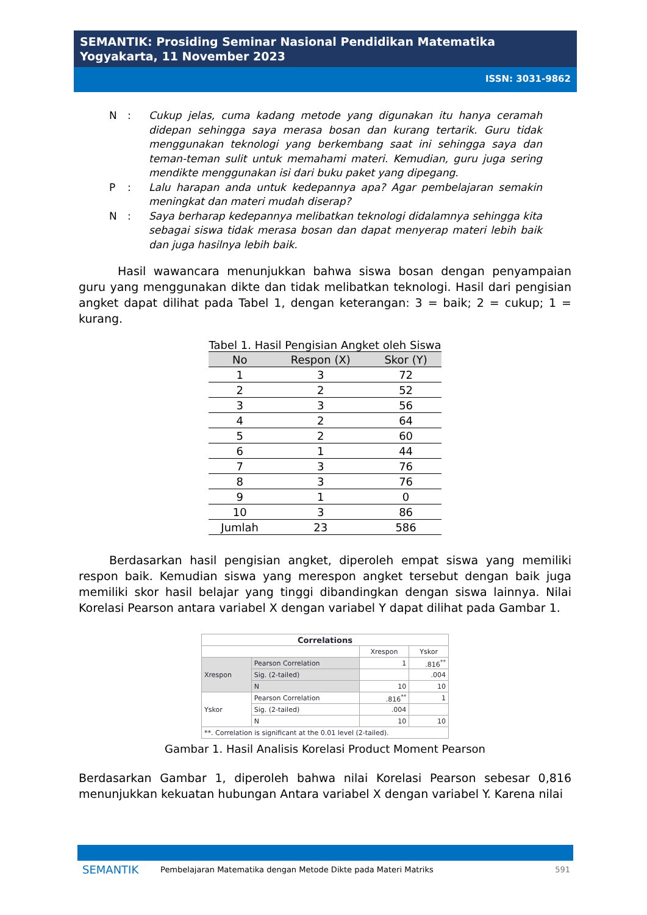SEMANTIK: Prosiding Seminar Nasional Pendidikan Matematika
Yogyakarta, 11 November 2023
ISSN: 3031-9862
N: Cukup jelas, cuma kadang metode yang digunakan itu hanya ceramah didepan sehingga saya merasa bosan dan kurang tertarik. Guru tidak menggunakan teknologi yang berkembang saat ini sehingga saya dan teman-teman sulit untuk memahami materi. Kemudian, guru juga sering mendikte menggunakan isi dari buku paket yang dipegang.
P: Lalu harapan anda untuk kedepannya apa? Agar pembelajaran semakin meningkat dan materi mudah diserap?
N: Saya berharap kedepannya melibatkan teknologi didalamnya sehingga kita sebagai siswa tidak merasa bosan dan dapat menyerap materi lebih baik dan juga hasilnya lebih baik.
Hasil wawancara menunjukkan bahwa siswa bosan dengan penyampaian guru yang menggunakan dikte dan tidak melibatkan teknologi. Hasil dari pengisian angket dapat dilihat pada Tabel 1, dengan keterangan: 3 = baik; 2 = cukup; 1 = kurang.
Tabel 1. Hasil Pengisian Angket oleh Siswa
| No | Respon (X) | Skor (Y) |
| --- | --- | --- |
| 1 | 3 | 72 |
| 2 | 2 | 52 |
| 3 | 3 | 56 |
| 4 | 2 | 64 |
| 5 | 2 | 60 |
| 6 | 1 | 44 |
| 7 | 3 | 76 |
| 8 | 3 | 76 |
| 9 | 1 | 0 |
| 10 | 3 | 86 |
| Jumlah | 23 | 586 |
Berdasarkan hasil pengisian angket, diperoleh empat siswa yang memiliki respon baik. Kemudian siswa yang merespon angket tersebut dengan baik juga memiliki skor hasil belajar yang tinggi dibandingkan dengan siswa lainnya. Nilai Korelasi Pearson antara variabel X dengan variabel Y dapat dilihat pada Gambar 1.
| Correlations | | | |
| | | Xrespon | Yskor |
| Xrespon | Pearson Correlation | 1 | .816<sup>**</sup> |
| | Sig. (2-tailed) | | .004 |
| | N | 10 | 10 |
| Yskor | Pearson Correlation | .816<sup>**</sup> | 1 |
| | Sig. (2-tailed) | .004 | |
| | N | 10 | 10 |
| **. Correlation is significant at the 0.01 level (2-tailed). | | | |
Gambar 1. Hasil Analisis Korelasi Product Moment Pearson
Berdasarkan Gambar 1, diperoleh bahwa nilai Korelasi Pearson sebesar 0,816 menunjukkan kekuatan hubungan Antara variabel X dengan variabel Y. Karena nilai
SEMANTIK Pembelajaran Matematika dengan Metode Dikte pada Materi Matriks 591